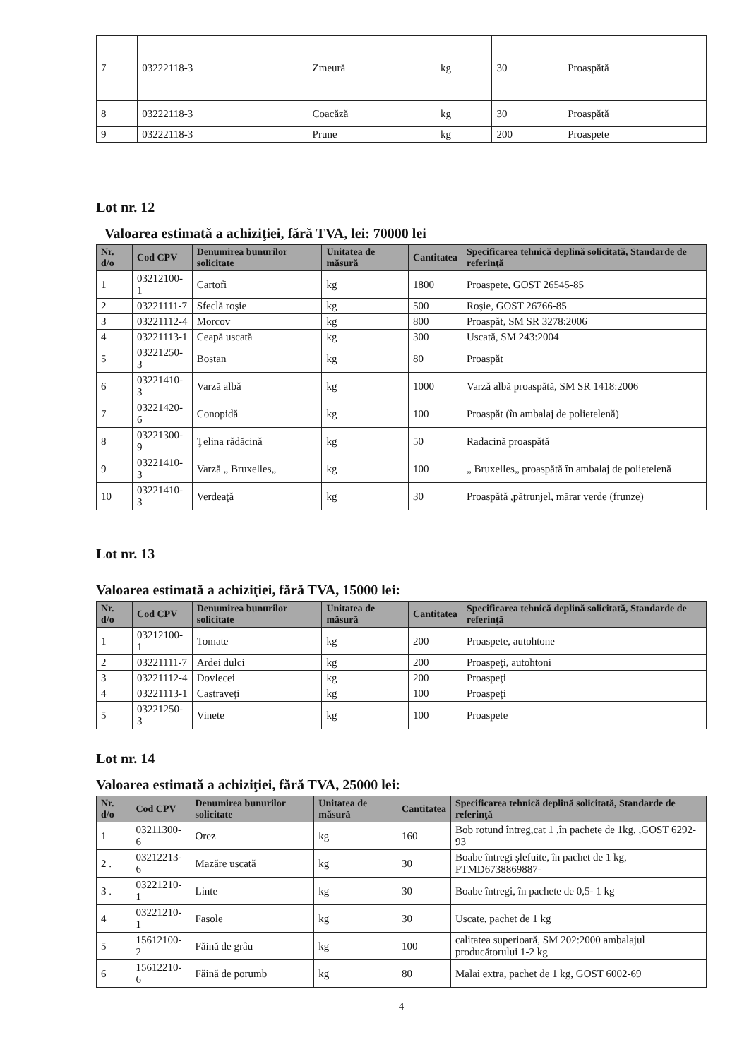| 7 | 03222118-3 | Zmeură | kg | 30 | Proaspătă |
| 8 | 03222118-3 | Coacăză | kg | 30 | Proaspătă |
| 9 | 03222118-3 | Prune | kg | 200 | Proaspete |
Lot nr. 12
Valoarea estimată a achiziţiei, fără TVA, lei: 70000 lei
| Nr. d/o | Cod CPV | Denumirea bunurilor solicitate | Unitatea de măsură | Cantitatea | Specificarea tehnică deplină solicitată, Standarde de referinţă |
| --- | --- | --- | --- | --- | --- |
| 1 | 03212100-1 | Cartofi | kg | 1800 | Proaspete, GOST 26545-85 |
| 2 | 03221111-7 | Sfeclă roşie | kg | 500 | Roşie, GOST 26766-85 |
| 3 | 03221112-4 | Morcov | kg | 800 | Proaspăt, SM SR 3278:2006 |
| 4 | 03221113-1 | Ceapă uscată | kg | 300 | Uscată, SM 243:2004 |
| 5 | 03221250-3 | Bostan | kg | 80 | Proaspăt |
| 6 | 03221410-3 | Varză albă | kg | 1000 | Varză albă proaspătă, SM SR 1418:2006 |
| 7 | 03221420-6 | Conopidă | kg | 100 | Proaspăt (în ambalaj de polietelenă) |
| 8 | 03221300-9 | Ţelina rădăcină | kg | 50 | Radacină proaspătă |
| 9 | 03221410-3 | Varză „ Bruxelles„ | kg | 100 | „ Bruxelles„ proaspătă în ambalaj de polietelenă |
| 10 | 03221410-3 | Verdeaţă | kg | 30 | Proaspătă ,pătrunjel, mărar verde (frunze) |
Lot nr. 13
Valoarea estimată a achiziţiei, fără TVA, 15000 lei:
| Nr. d/o | Cod CPV | Denumirea bunurilor solicitate | Unitatea de măsură | Cantitatea | Specificarea tehnică deplină solicitată, Standarde de referinţă |
| --- | --- | --- | --- | --- | --- |
| 1 | 03212100-1 | Tomate | kg | 200 | Proaspete, autohtone |
| 2 | 03221111-7 | Ardei dulci | kg | 200 | Proaspeţi, autohtoni |
| 3 | 03221112-4 | Dovlecei | kg | 200 | Proaspeţi |
| 4 | 03221113-1 | Castraveţi | kg | 100 | Proaspeţi |
| 5 | 03221250-3 | Vinete | kg | 100 | Proaspete |
Lot nr. 14
Valoarea estimată a achiziţiei, fără TVA, 25000 lei:
| Nr. d/o | Cod CPV | Denumirea bunurilor solicitate | Unitatea de măsură | Cantitatea | Specificarea tehnică deplină solicitată, Standarde de referinţă |
| --- | --- | --- | --- | --- | --- |
| 1 | 03211300-6 | Orez | kg | 160 | Bob rotund întreg,cat 1 ,în pachete de 1kg, ,GOST 6292-93 |
| 2 . | 03212213-6 | Mazăre uscată | kg | 30 | Boabe întregi şlefuite, în pachet de 1 kg, PTMD6738869887- |
| 3 . | 03221210-1 | Linte | kg | 30 | Boabe întregi, în pachete de 0,5- 1 kg |
| 4 | 03221210-1 | Fasole | kg | 30 | Uscate, pachet de 1 kg |
| 5 | 15612100-2 | Făină de grâu | kg | 100 | calitatea superioară, SM 202:2000 ambalajul producătorului 1-2 kg |
| 6 | 15612210-6 | Făină de porumb | kg | 80 | Malai extra, pachet de 1 kg, GOST 6002-69 |
4